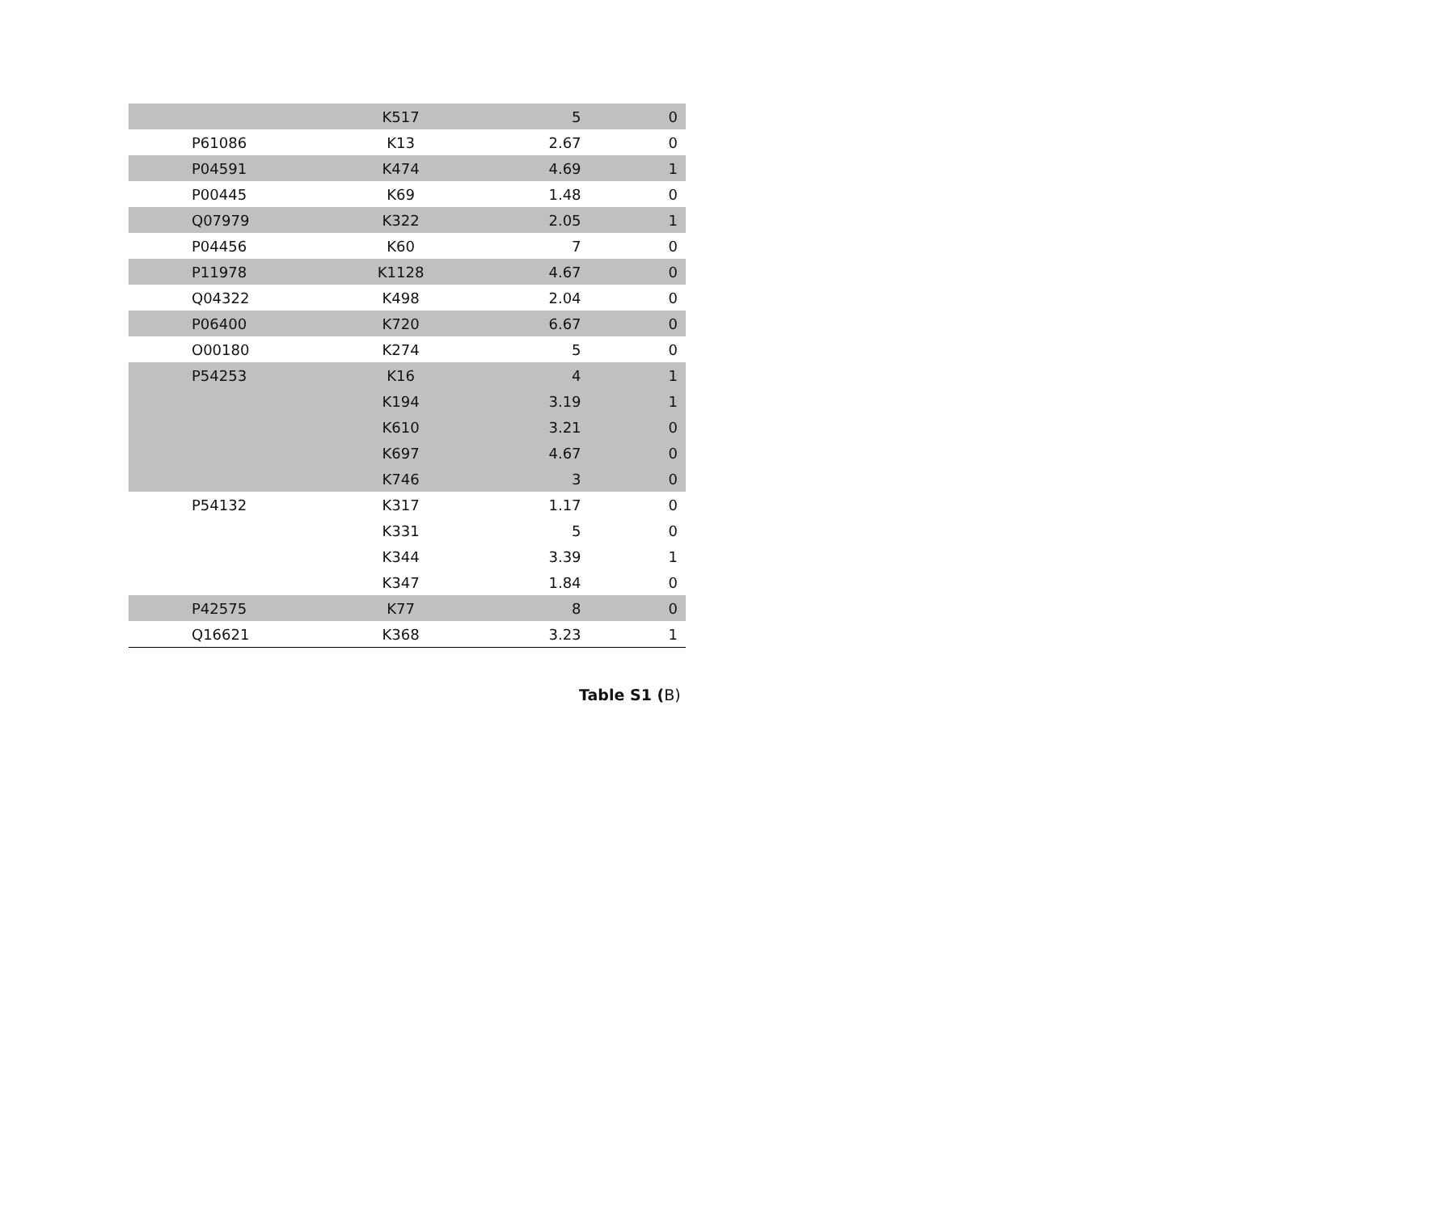| | K517 | 5 | 0 |
| P61086 | K13 | 2.67 | 0 |
| P04591 | K474 | 4.69 | 1 |
| P00445 | K69 | 1.48 | 0 |
| Q07979 | K322 | 2.05 | 1 |
| P04456 | K60 | 7 | 0 |
| P11978 | K1128 | 4.67 | 0 |
| Q04322 | K498 | 2.04 | 0 |
| P06400 | K720 | 6.67 | 0 |
| O00180 | K274 | 5 | 0 |
| P54253 | K16 | 4 | 1 |
| | K194 | 3.19 | 1 |
| | K610 | 3.21 | 0 |
| | K697 | 4.67 | 0 |
| | K746 | 3 | 0 |
| P54132 | K317 | 1.17 | 0 |
| | K331 | 5 | 0 |
| | K344 | 3.39 | 1 |
| | K347 | 1.84 | 0 |
| P42575 | K77 | 8 | 0 |
| Q16621 | K368 | 3.23 | 1 |
Table S1 (B)